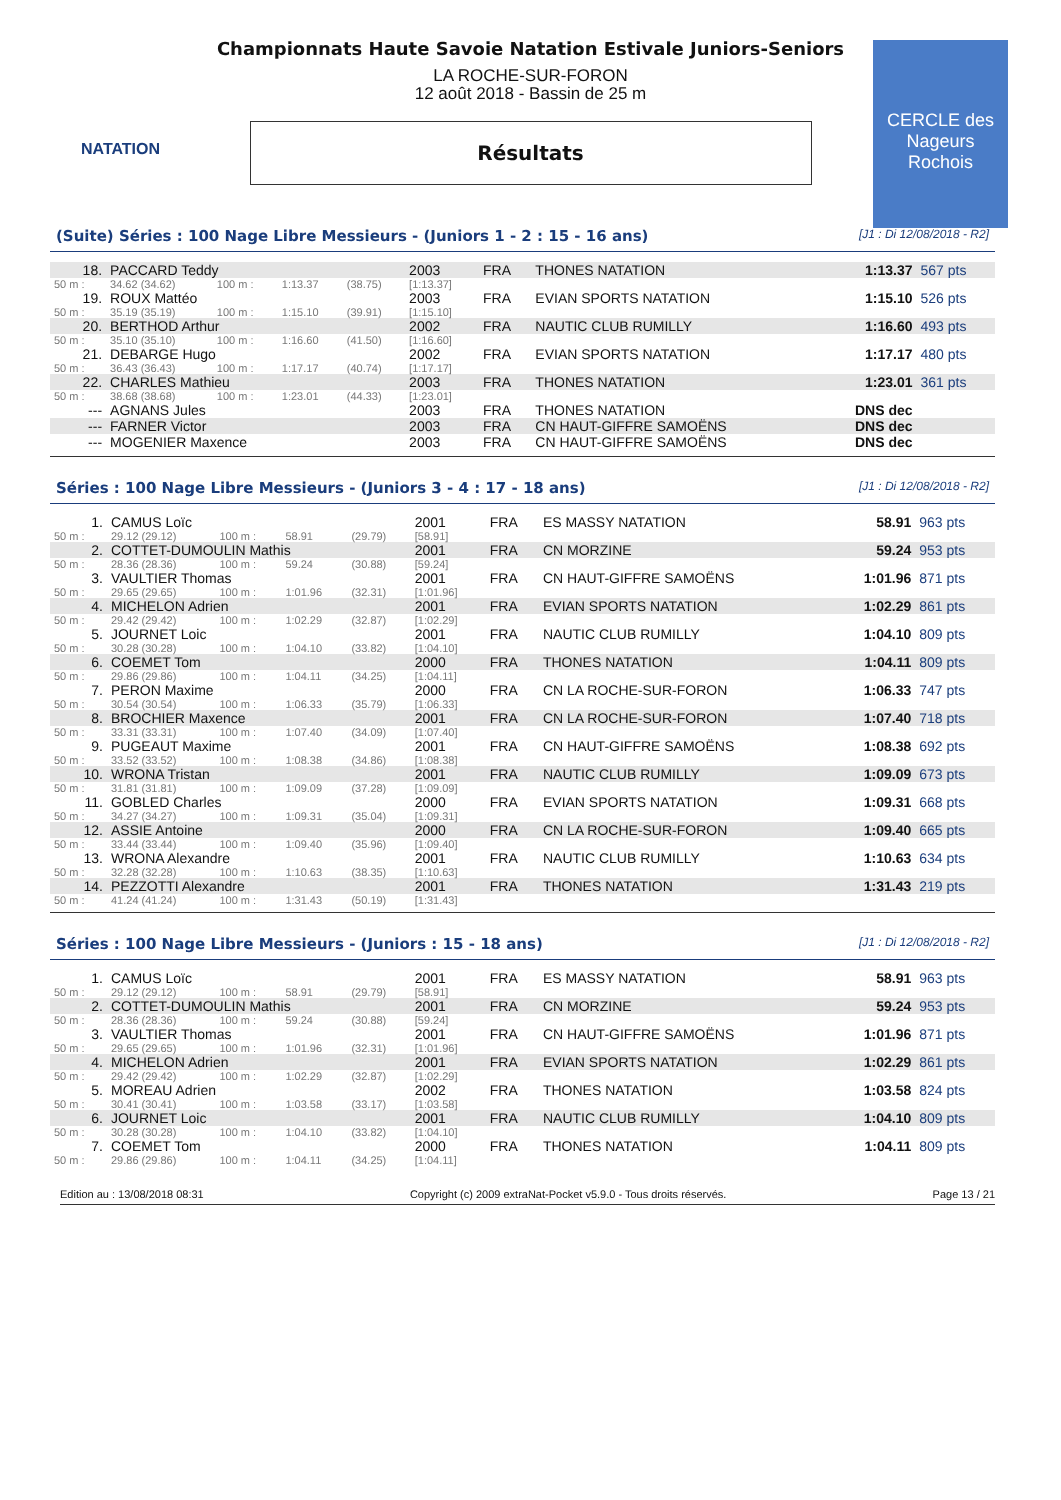NATATION
CERCLE des Nageurs Rochois
Championnats Haute Savoie Natation Estivale Juniors-Seniors
LA ROCHE-SUR-FORON
12 août 2018 - Bassin de 25 m
Résultats
(Suite) Séries : 100 Nage Libre Messieurs - (Juniors 1 - 2 : 15 - 16 ans) [J1 : Di 12/08/2018 - R2]
| 18. | PACCARD Teddy | | | | 2003 | FRA | THONES NATATION | 1:13.37 | 567 pts |
| 50 m : | 34.62 (34.62) | 100 m : | 1:13.37 | (38.75) | [1:13.37] | | | | |
| 19. | ROUX Mattéo | | | | 2003 | FRA | EVIAN SPORTS NATATION | 1:15.10 | 526 pts |
| 50 m : | 35.19 (35.19) | 100 m : | 1:15.10 | (39.91) | [1:15.10] | | | | |
| 20. | BERTHOD Arthur | | | | 2002 | FRA | NAUTIC CLUB RUMILLY | 1:16.60 | 493 pts |
| 50 m : | 35.10 (35.10) | 100 m : | 1:16.60 | (41.50) | [1:16.60] | | | | |
| 21. | DEBARGE Hugo | | | | 2002 | FRA | EVIAN SPORTS NATATION | 1:17.17 | 480 pts |
| 50 m : | 36.43 (36.43) | 100 m : | 1:17.17 | (40.74) | [1:17.17] | | | | |
| 22. | CHARLES Mathieu | | | | 2003 | FRA | THONES NATATION | 1:23.01 | 361 pts |
| 50 m : | 38.68 (38.68) | 100 m : | 1:23.01 | (44.33) | [1:23.01] | | | | |
| --- | AGNANS Jules | | | | 2003 | FRA | THONES NATATION | DNS dec | |
| --- | FARNER Victor | | | | 2003 | FRA | CN HAUT-GIFFRE SAMOËNS | DNS dec | |
| --- | MOGENIER Maxence | | | | 2003 | FRA | CN HAUT-GIFFRE SAMOËNS | DNS dec | |
Séries : 100 Nage Libre Messieurs - (Juniors 3 - 4 : 17 - 18 ans) [J1 : Di 12/08/2018 - R2]
| 1. | CAMUS Loïc | | | | 2001 | FRA | ES MASSY NATATION | 58.91 | 963 pts |
| 50 m : | 29.12 (29.12) | 100 m : | 58.91 | (29.79) | [58.91] | | | | |
| 2. | COTTET-DUMOULIN Mathis | | | | 2001 | FRA | CN MORZINE | 59.24 | 953 pts |
| 50 m : | 28.36 (28.36) | 100 m : | 59.24 | (30.88) | [59.24] | | | | |
| 3. | VAULTIER Thomas | | | | 2001 | FRA | CN HAUT-GIFFRE SAMOËNS | 1:01.96 | 871 pts |
| 50 m : | 29.65 (29.65) | 100 m : | 1:01.96 | (32.31) | [1:01.96] | | | | |
| 4. | MICHELON Adrien | | | | 2001 | FRA | EVIAN SPORTS NATATION | 1:02.29 | 861 pts |
| 50 m : | 29.42 (29.42) | 100 m : | 1:02.29 | (32.87) | [1:02.29] | | | | |
| 5. | JOURNET Loic | | | | 2001 | FRA | NAUTIC CLUB RUMILLY | 1:04.10 | 809 pts |
| 50 m : | 30.28 (30.28) | 100 m : | 1:04.10 | (33.82) | [1:04.10] | | | | |
| 6. | COEMET Tom | | | | 2000 | FRA | THONES NATATION | 1:04.11 | 809 pts |
| 50 m : | 29.86 (29.86) | 100 m : | 1:04.11 | (34.25) | [1:04.11] | | | | |
| 7. | PERON Maxime | | | | 2000 | FRA | CN LA ROCHE-SUR-FORON | 1:06.33 | 747 pts |
| 50 m : | 30.54 (30.54) | 100 m : | 1:06.33 | (35.79) | [1:06.33] | | | | |
| 8. | BROCHIER Maxence | | | | 2001 | FRA | CN LA ROCHE-SUR-FORON | 1:07.40 | 718 pts |
| 50 m : | 33.31 (33.31) | 100 m : | 1:07.40 | (34.09) | [1:07.40] | | | | |
| 9. | PUGEAUT Maxime | | | | 2001 | FRA | CN HAUT-GIFFRE SAMOËNS | 1:08.38 | 692 pts |
| 50 m : | 33.52 (33.52) | 100 m : | 1:08.38 | (34.86) | [1:08.38] | | | | |
| 10. | WRONA Tristan | | | | 2001 | FRA | NAUTIC CLUB RUMILLY | 1:09.09 | 673 pts |
| 50 m : | 31.81 (31.81) | 100 m : | 1:09.09 | (37.28) | [1:09.09] | | | | |
| 11. | GOBLED Charles | | | | 2000 | FRA | EVIAN SPORTS NATATION | 1:09.31 | 668 pts |
| 50 m : | 34.27 (34.27) | 100 m : | 1:09.31 | (35.04) | [1:09.31] | | | | |
| 12. | ASSIE Antoine | | | | 2000 | FRA | CN LA ROCHE-SUR-FORON | 1:09.40 | 665 pts |
| 50 m : | 33.44 (33.44) | 100 m : | 1:09.40 | (35.96) | [1:09.40] | | | | |
| 13. | WRONA Alexandre | | | | 2001 | FRA | NAUTIC CLUB RUMILLY | 1:10.63 | 634 pts |
| 50 m : | 32.28 (32.28) | 100 m : | 1:10.63 | (38.35) | [1:10.63] | | | | |
| 14. | PEZZOTTI Alexandre | | | | 2001 | FRA | THONES NATATION | 1:31.43 | 219 pts |
| 50 m : | 41.24 (41.24) | 100 m : | 1:31.43 | (50.19) | [1:31.43] | | | | |
Séries : 100 Nage Libre Messieurs - (Juniors : 15 - 18 ans) [J1 : Di 12/08/2018 - R2]
| 1. | CAMUS Loïc | | | | 2001 | FRA | ES MASSY NATATION | 58.91 | 963 pts |
| 50 m : | 29.12 (29.12) | 100 m : | 58.91 | (29.79) | [58.91] | | | | |
| 2. | COTTET-DUMOULIN Mathis | | | | 2001 | FRA | CN MORZINE | 59.24 | 953 pts |
| 50 m : | 28.36 (28.36) | 100 m : | 59.24 | (30.88) | [59.24] | | | | |
| 3. | VAULTIER Thomas | | | | 2001 | FRA | CN HAUT-GIFFRE SAMOËNS | 1:01.96 | 871 pts |
| 50 m : | 29.65 (29.65) | 100 m : | 1:01.96 | (32.31) | [1:01.96] | | | | |
| 4. | MICHELON Adrien | | | | 2001 | FRA | EVIAN SPORTS NATATION | 1:02.29 | 861 pts |
| 50 m : | 29.42 (29.42) | 100 m : | 1:02.29 | (32.87) | [1:02.29] | | | | |
| 5. | MOREAU Adrien | | | | 2002 | FRA | THONES NATATION | 1:03.58 | 824 pts |
| 50 m : | 30.41 (30.41) | 100 m : | 1:03.58 | (33.17) | [1:03.58] | | | | |
| 6. | JOURNET Loic | | | | 2001 | FRA | NAUTIC CLUB RUMILLY | 1:04.10 | 809 pts |
| 50 m : | 30.28 (30.28) | 100 m : | 1:04.10 | (33.82) | [1:04.10] | | | | |
| 7. | COEMET Tom | | | | 2000 | FRA | THONES NATATION | 1:04.11 | 809 pts |
| 50 m : | 29.86 (29.86) | 100 m : | 1:04.11 | (34.25) | [1:04.11] | | | | |
Edition au : 13/08/2018 08:31 Copyright (c) 2009 extraNat-Pocket v5.9.0 - Tous droits réservés. Page 13 / 21